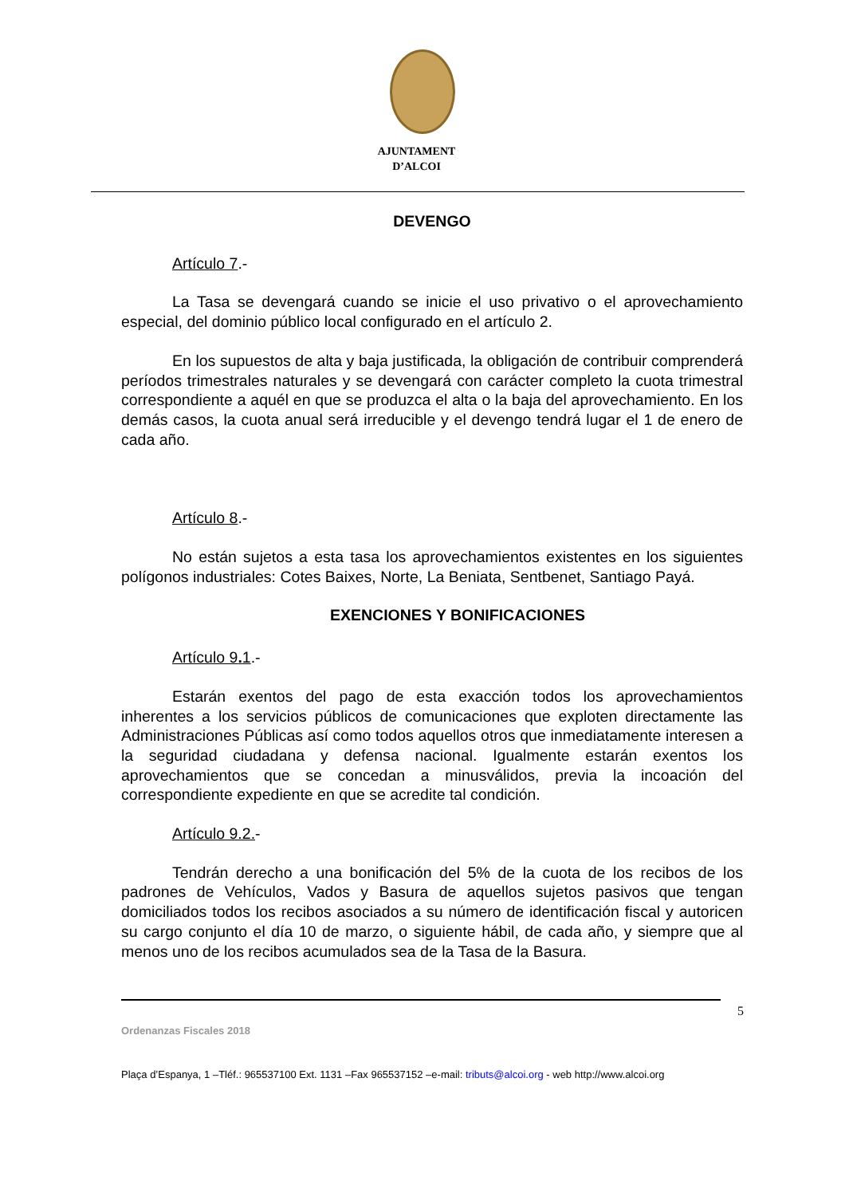AJUNTAMENT
D’ALCOI
DEVENGO
Artículo 7.-
La Tasa se devengará cuando se inicie el uso privativo o el aprovechamiento especial, del dominio público local configurado en el artículo 2.
En los supuestos de alta y baja justificada, la obligación de contribuir comprenderá períodos trimestrales naturales y se devengará con carácter completo la cuota trimestral correspondiente a aquél en que se produzca el alta o la baja del aprovechamiento. En los demás casos, la cuota anual será irreducible y el devengo tendrá lugar el 1 de enero de cada año.
Artículo 8.-
No están sujetos a esta tasa los aprovechamientos existentes en los siguientes polígonos industriales: Cotes Baixes, Norte, La Beniata, Sentbenet, Santiago Payá.
EXENCIONES Y BONIFICACIONES
Artículo 9. 1.-
Estarán exentos del pago de esta exacción todos los aprovechamientos inherentes a los servicios públicos de comunicaciones que exploten directamente las Administraciones Públicas así como todos aquellos otros que inmediatamente interesen a la seguridad ciudadana y defensa nacional. Igualmente estarán exentos los aprovechamientos que se concedan a minusválidos, previa la incoación del correspondiente expediente en que se acredite tal condición.
Artículo 9.2.-
Tendrán derecho a una bonificación del 5% de la cuota de los recibos de los padrones de Vehículos, Vados y Basura de aquellos sujetos pasivos que tengan domiciliados todos los recibos asociados a su número de identificación fiscal y autoricen su cargo conjunto el día 10 de marzo, o siguiente hábil, de cada año, y siempre que al menos uno de los recibos acumulados sea de la Tasa de la Basura.
5
Ordenanzas Fiscales 2018
Plaça d’Espanya, 1 –Tléf.: 965537100 Ext. 1131 –Fax 965537152 –e-mail: tributs@alcoi.org - web http://www.alcoi.org